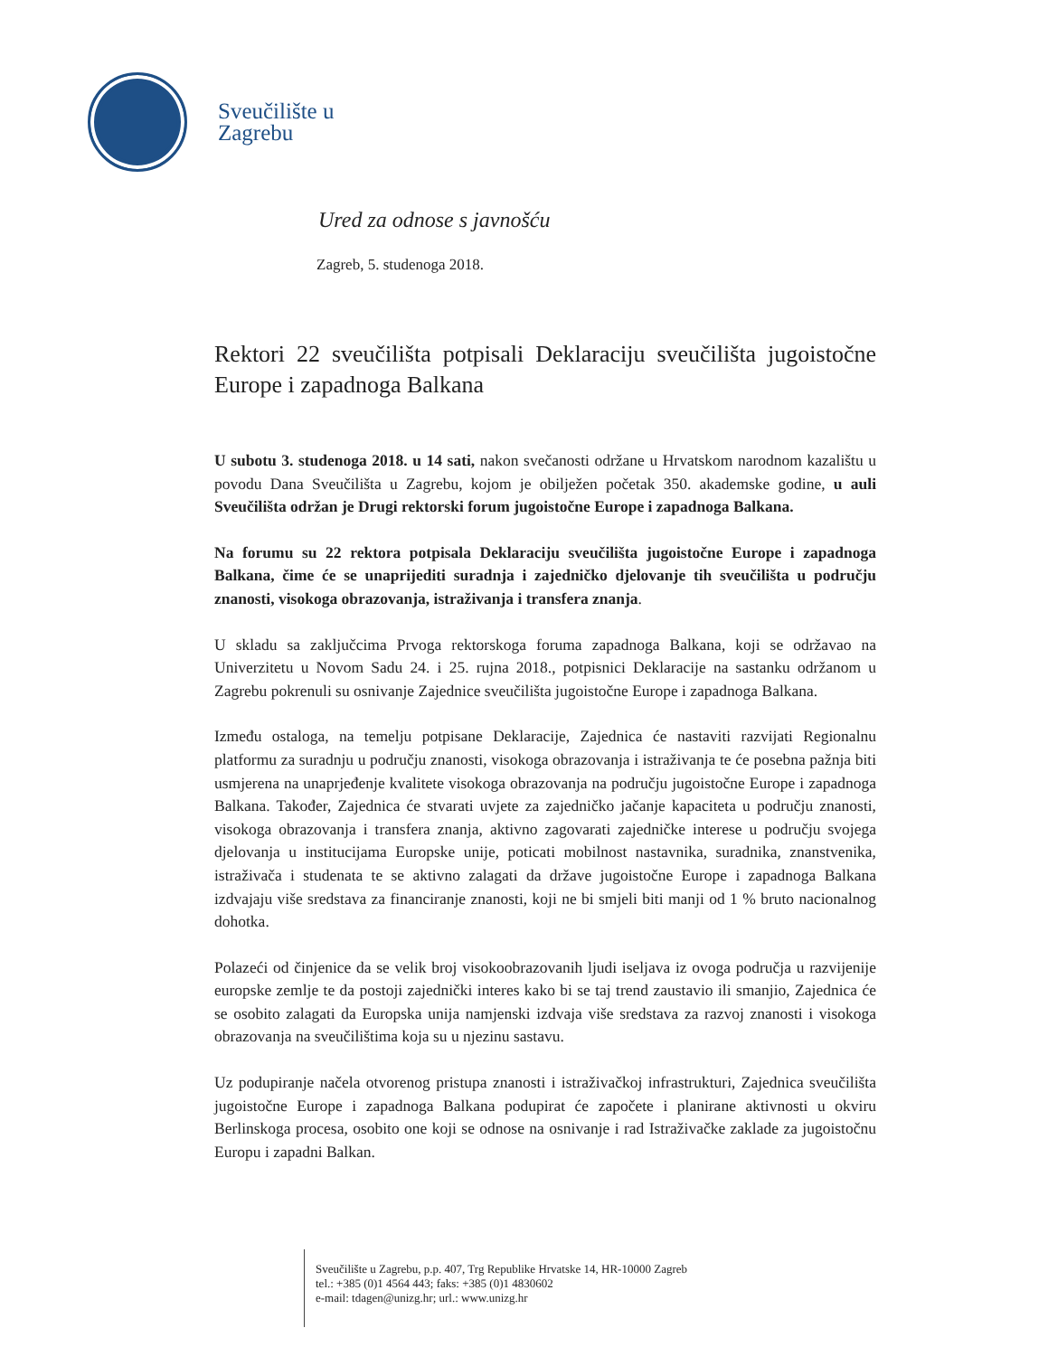Sveučilište u
Zagrebu
Ured za odnose s javnošću
Zagreb, 5. studenoga 2018.
Rektori 22 sveučilišta potpisali Deklaraciju sveučilišta jugoistočne Europe i zapadnoga Balkana
U subotu 3. studenoga 2018. u 14 sati, nakon svečanosti održane u Hrvatskom narodnom kazalištu u povodu Dana Sveučilišta u Zagrebu, kojom je obilježen početak 350. akademske godine, u auli Sveučilišta održan je Drugi rektorski forum jugoistočne Europe i zapadnoga Balkana.
Na forumu su 22 rektora potpisala Deklaraciju sveučilišta jugoistočne Europe i zapadnoga Balkana, čime će se unaprijediti suradnja i zajedničko djelovanje tih sveučilišta u području znanosti, visokoga obrazovanja, istraživanja i transfera znanja.
U skladu sa zaključcima Prvoga rektorskoga foruma zapadnoga Balkana, koji se održavao na Univerzitetu u Novom Sadu 24. i 25. rujna 2018., potpisnici Deklaracije na sastanku održanom u Zagrebu pokrenuli su osnivanje Zajednice sveučilišta jugoistočne Europe i zapadnoga Balkana.
Između ostaloga, na temelju potpisane Deklaracije, Zajednica će nastaviti razvijati Regionalnu platformu za suradnju u području znanosti, visokoga obrazovanja i istraživanja te će posebna pažnja biti usmjerena na unaprjeđenje kvalitete visokoga obrazovanja na području jugoistočne Europe i zapadnoga Balkana. Također, Zajednica će stvarati uvjete za zajedničko jačanje kapaciteta u području znanosti, visokoga obrazovanja i transfera znanja, aktivno zagovarati zajedničke interese u području svojega djelovanja u institucijama Europske unije, poticati mobilnost nastavnika, suradnika, znanstvenika, istraživača i studenata te se aktivno zalagati da države jugoistočne Europe i zapadnoga Balkana izdvajaju više sredstava za financiranje znanosti, koji ne bi smjeli biti manji od 1 % bruto nacionalnog dohotka.
Polazeći od činjenice da se velik broj visokoobrazovanih ljudi iseljava iz ovoga područja u razvijenije europske zemlje te da postoji zajednički interes kako bi se taj trend zaustavio ili smanjio, Zajednica će se osobito zalagati da Europska unija namjenski izdvaja više sredstava za razvoj znanosti i visokoga obrazovanja na sveučilištima koja su u njezinu sastavu.
Uz podupiranje načela otvorenog pristupa znanosti i istraživačkoj infrastrukturi, Zajednica sveučilišta jugoistočne Europe i zapadnoga Balkana podupirat će započete i planirane aktivnosti u okviru Berlinskoga procesa, osobito one koji se odnose na osnivanje i rad Istraživačke zaklade za jugoistočnu Europu i zapadni Balkan.
Sveučilište u Zagrebu, p.p. 407, Trg Republike Hrvatske 14, HR-10000 Zagreb
tel.: +385 (0)1 4564 443; faks: +385 (0)1 4830602
e-mail: tdagen@unizg.hr; url.: www.unizg.hr